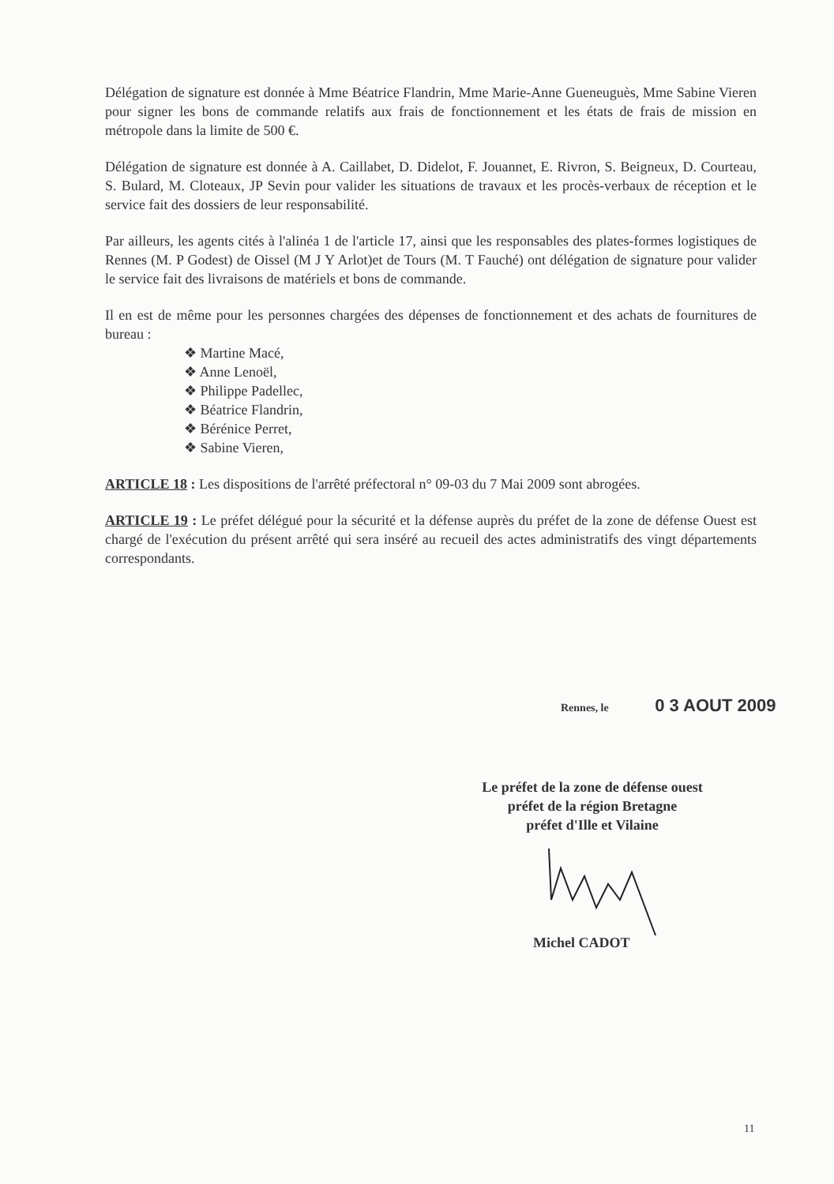Délégation de signature est donnée à Mme Béatrice Flandrin, Mme Marie-Anne Gueneuguès, Mme Sabine Vieren pour signer les bons de commande relatifs aux frais de fonctionnement et les états de frais de mission en métropole dans la limite de 500 €.
Délégation de signature est donnée à A. Caillabet, D. Didelot, F. Jouannet, E. Rivron, S. Beigneux, D. Courteau, S. Bulard, M. Cloteaux, JP Sevin pour valider les situations de travaux et les procès-verbaux de réception et le service fait des dossiers de leur responsabilité.
Par ailleurs, les agents cités à l'alinéa 1 de l'article 17, ainsi que les responsables des plates-formes logistiques de Rennes (M. P Godest) de Oissel (M J Y Arlot)et de Tours (M. T Fauché) ont délégation de signature pour valider le service fait des livraisons de matériels et bons de commande.
Il en est de même pour les personnes chargées des dépenses de fonctionnement et des achats de fournitures de bureau :
❖ Martine Macé,
❖ Anne Lenoël,
❖ Philippe Padellec,
❖ Béatrice Flandrin,
❖ Bérénice Perret,
❖ Sabine Vieren,
ARTICLE 18 : Les dispositions de l'arrêté préfectoral n° 09-03 du 7 Mai 2009 sont abrogées.
ARTICLE 19 : Le préfet délégué pour la sécurité et la défense auprès du préfet de la zone de défense Ouest est chargé de l'exécution du présent arrêté qui sera inséré au recueil des actes administratifs des vingt départements correspondants.
Rennes, le 0 3 AOUT 2009
Le préfet de la zone de défense ouest
préfet de la région Bretagne
préfet d'Ille et Vilaine
Michel CADOT
11